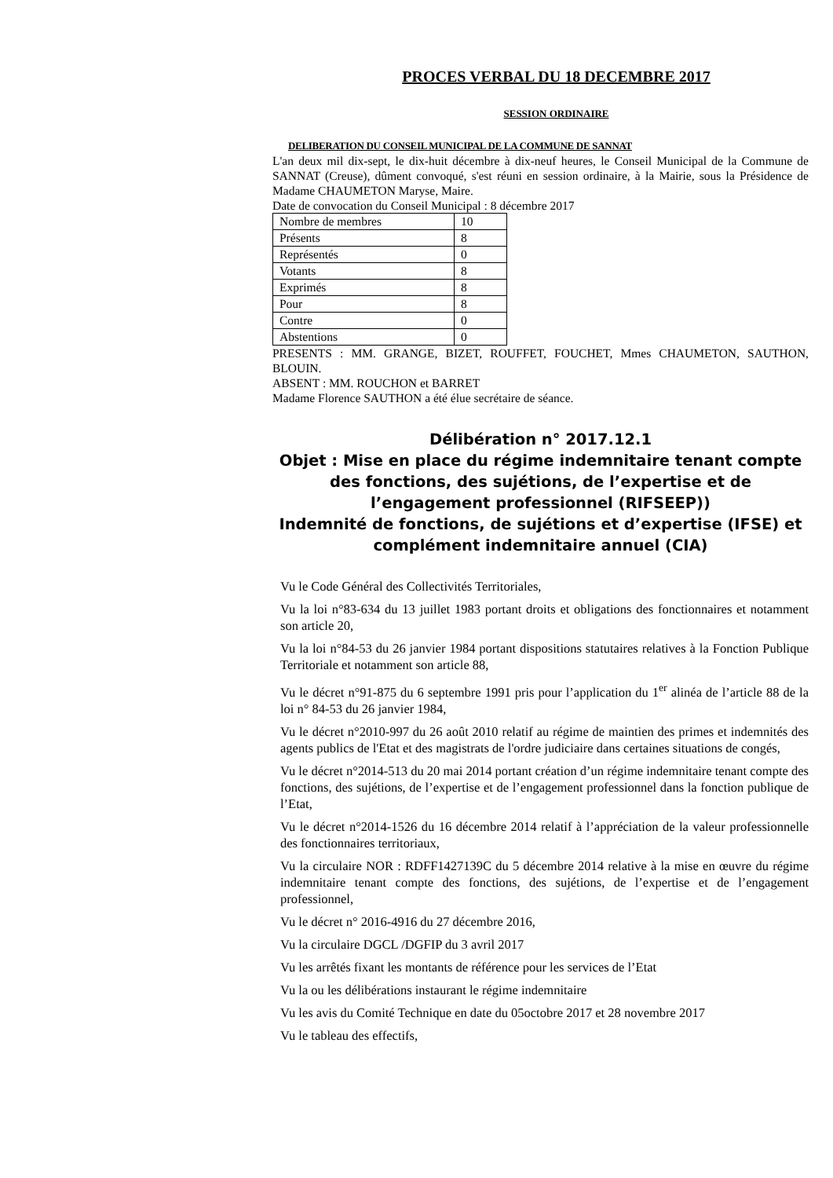PROCES VERBAL DU 18 DECEMBRE 2017
SESSION ORDINAIRE
DELIBERATION DU CONSEIL MUNICIPAL DE LA COMMUNE DE SANNAT
L'an deux mil dix-sept, le dix-huit décembre à dix-neuf heures, le Conseil Municipal de la Commune de SANNAT (Creuse), dûment convoqué, s'est réuni en session ordinaire, à la Mairie, sous la Présidence de Madame CHAUMETON Maryse, Maire.
Date de convocation du Conseil Municipal : 8 décembre 2017
| Nombre de membres | 10 |
| Présents | 8 |
| Représentés | 0 |
| Votants | 8 |
| Exprimés | 8 |
| Pour | 8 |
| Contre | 0 |
| Abstentions | 0 |
PRESENTS : MM. GRANGE, BIZET, ROUFFET, FOUCHET, Mmes CHAUMETON, SAUTHON, BLOUIN.
ABSENT : MM. ROUCHON et BARRET
Madame Florence SAUTHON a été élue secrétaire de séance.
Délibération n° 2017.12.1
Objet : Mise en place du régime indemnitaire tenant compte des fonctions, des sujétions, de l’expertise et de l’engagement professionnel (RIFSEEP))
Indemnité de fonctions, de sujétions et d’expertise (IFSE) et complément indemnitaire annuel (CIA)
Vu le Code Général des Collectivités Territoriales,
Vu la loi n°83-634 du 13 juillet 1983 portant droits et obligations des fonctionnaires et notamment son article 20,
Vu la loi n°84-53 du 26 janvier 1984 portant dispositions statutaires relatives à la Fonction Publique Territoriale et notamment son article 88,
Vu le décret n°91-875 du 6 septembre 1991 pris pour l’application du 1<sup>er</sup> alinéa de l’article 88 de la loi n° 84-53 du 26 janvier 1984,
Vu le décret n°2010-997 du 26 août 2010 relatif au régime de maintien des primes et indemnités des agents publics de l'Etat et des magistrats de l'ordre judiciaire dans certaines situations de congés,
Vu le décret n°2014-513 du 20 mai 2014 portant création d’un régime indemnitaire tenant compte des fonctions, des sujétions, de l’expertise et de l’engagement professionnel dans la fonction publique de l’Etat,
Vu le décret n°2014-1526 du 16 décembre 2014 relatif à l’appréciation de la valeur professionnelle des fonctionnaires territoriaux,
Vu la circulaire NOR : RDFF1427139C du 5 décembre 2014 relative à la mise en œuvre du régime indemnitaire tenant compte des fonctions, des sujétions, de l’expertise et de l’engagement professionnel,
Vu le décret n° 2016-4916 du 27 décembre 2016,
Vu la circulaire DGCL /DGFIP du 3 avril 2017
Vu les arrêtés fixant les montants de référence pour les services de l’Etat
Vu la ou les délibérations instaurant le régime indemnitaire
Vu les avis du Comité Technique en date du 05octobre 2017 et 28 novembre 2017
Vu le tableau des effectifs,